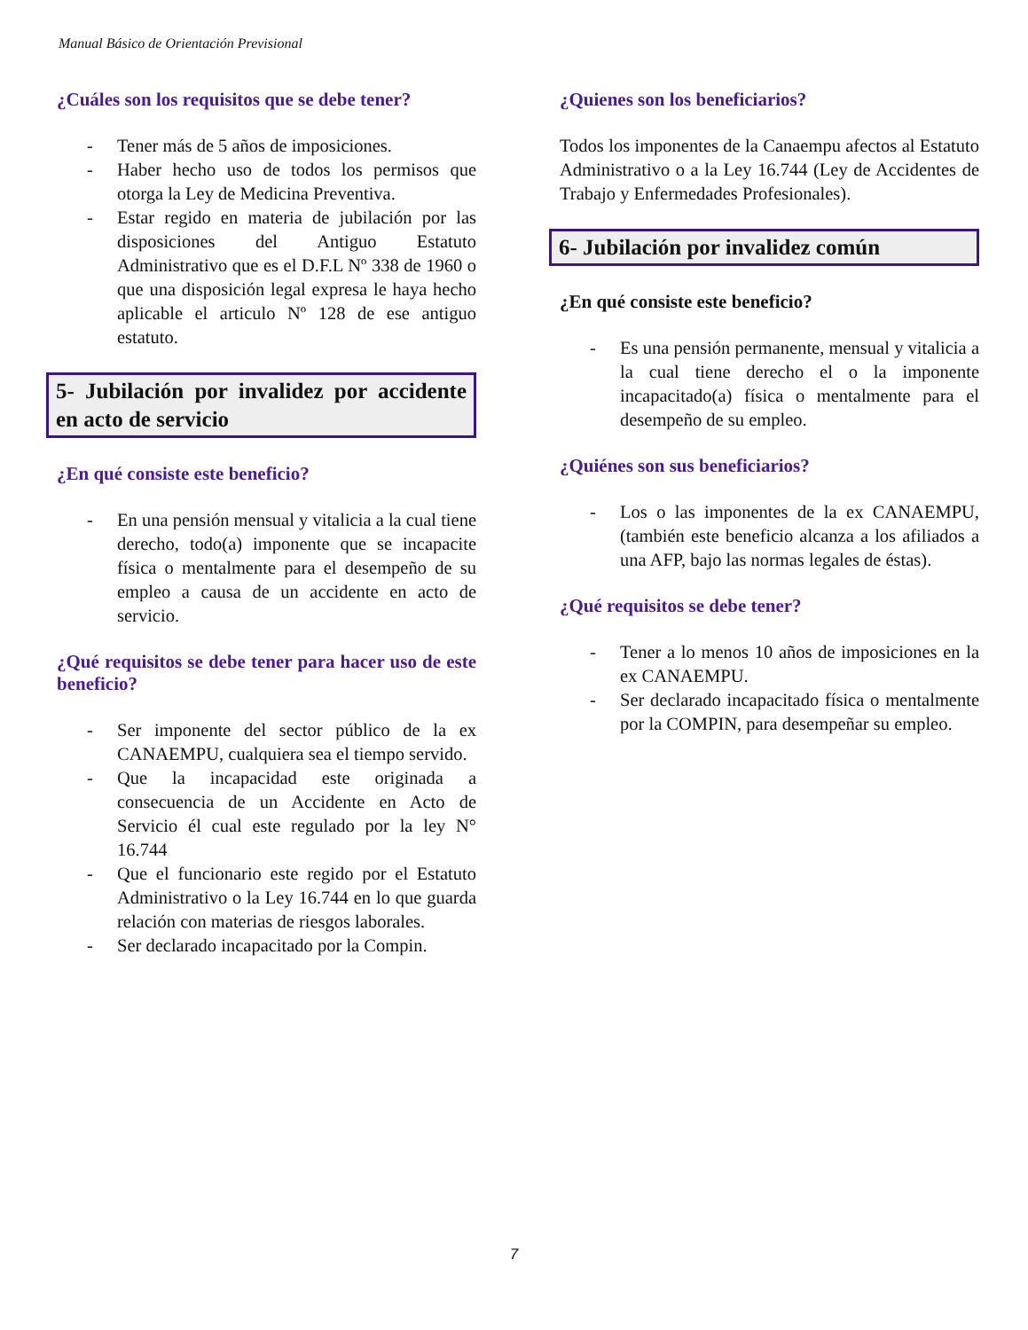Manual Básico de Orientación Previsional
¿Cuáles son los requisitos que se debe tener?
- Tener más de 5 años de imposiciones.
- Haber hecho uso de todos los permisos que otorga la Ley de Medicina Preventiva.
- Estar regido en materia de jubilación por las disposiciones del Antiguo Estatuto Administrativo que es el D.F.L Nº 338 de 1960 o que una disposición legal expresa le haya hecho aplicable el articulo Nº 128 de ese antiguo estatuto.
5- Jubilación por invalidez por accidente en acto de servicio
¿En qué consiste este beneficio?
- En una pensión mensual y vitalicia a la cual tiene derecho, todo(a) imponente que se incapacite física o mentalmente para el desempeño de su empleo a causa de un accidente en acto de servicio.
¿Qué requisitos se debe tener para hacer uso de este beneficio?
- Ser imponente del sector público de la ex CANAEMPU, cualquiera sea el tiempo servido.
- Que la incapacidad este originada a consecuencia de un Accidente en Acto de Servicio él cual este regulado por la ley N° 16.744
- Que el funcionario este regido por el Estatuto Administrativo o la Ley 16.744 en lo que guarda relación con materias de riesgos laborales.
- Ser declarado incapacitado por la Compin.
¿Quienes son los beneficiarios?
Todos los imponentes de la Canaempu afectos al Estatuto Administrativo o a la Ley 16.744 (Ley de Accidentes de Trabajo y Enfermedades Profesionales).
6- Jubilación por invalidez común
¿En qué consiste este beneficio?
- Es una pensión permanente, mensual y vitalicia a la cual tiene derecho el o la imponente incapacitado(a) física o mentalmente para el desempeño de su empleo.
¿Quiénes son sus beneficiarios?
- Los o las imponentes de la ex CANAEMPU, (también este beneficio alcanza a los afiliados a una AFP, bajo las normas legales de éstas).
¿Qué requisitos se debe tener?
- Tener a lo menos 10 años de imposiciones en la ex CANAEMPU.
- Ser declarado incapacitado física o mentalmente por la COMPIN, para desempeñar su empleo.
7